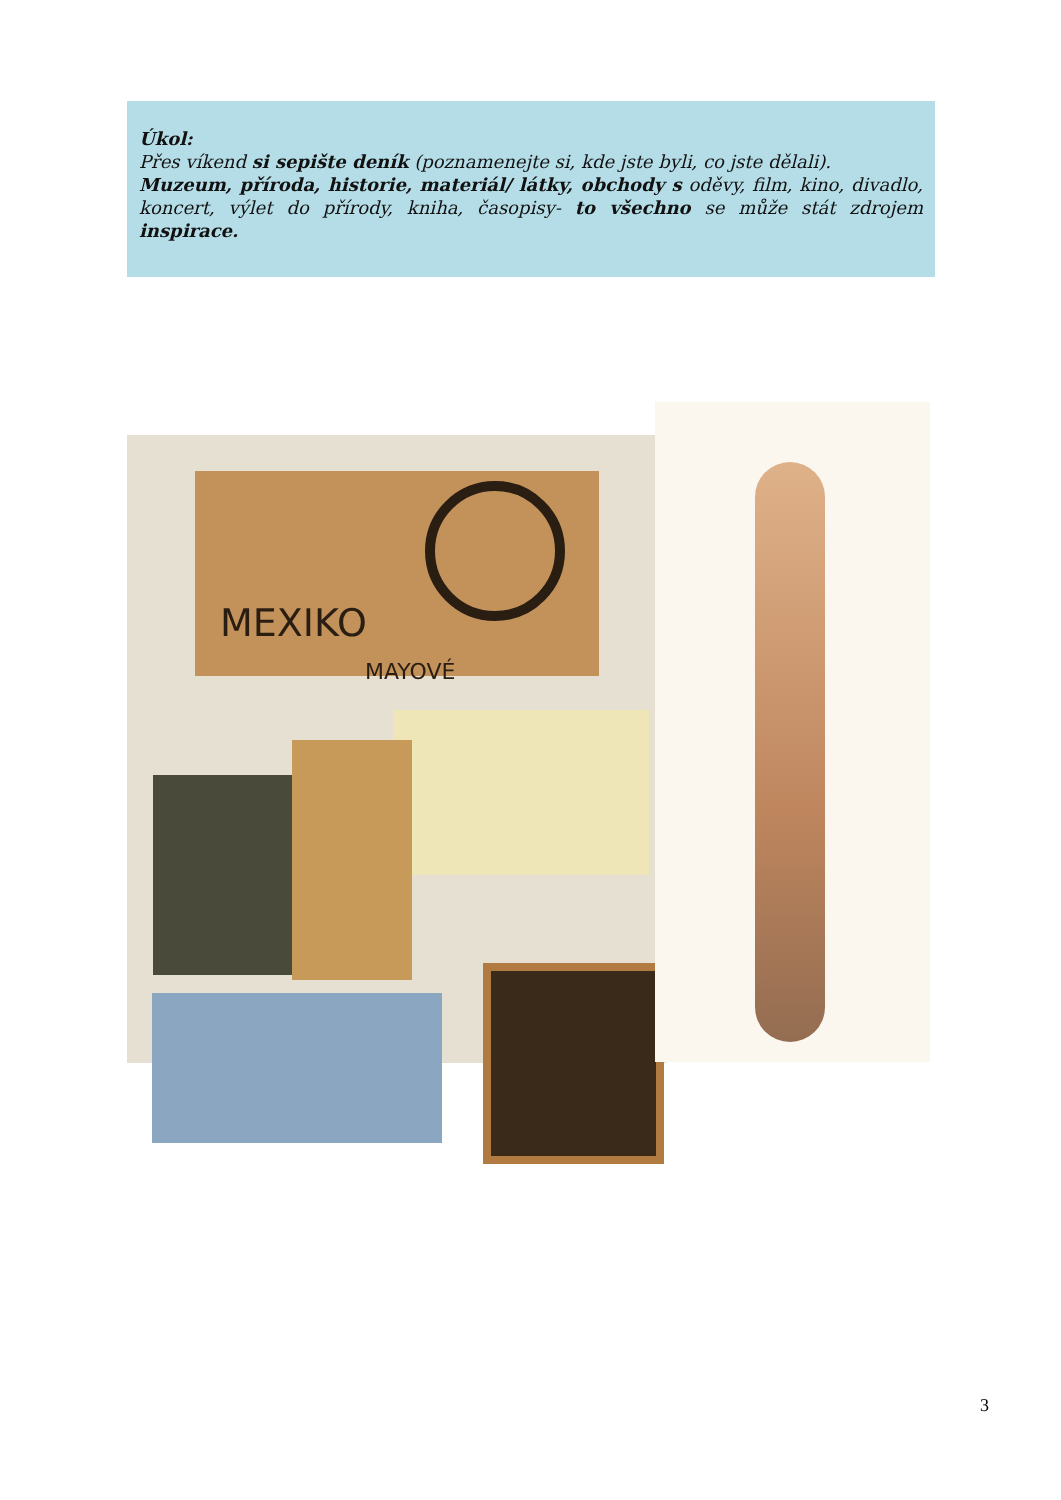Úkol:
Přes víkend si sepište deník (poznamenejte si, kde jste byli, co jste dělali).
Muzeum, příroda, historie, materiál/ látky, obchody s oděvy, film, kino, divadlo, koncert, výlet do přírody, kniha, časopisy- to všechno se může stát zdrojem inspirace.
MEXIKO
MAYOVÉ
3